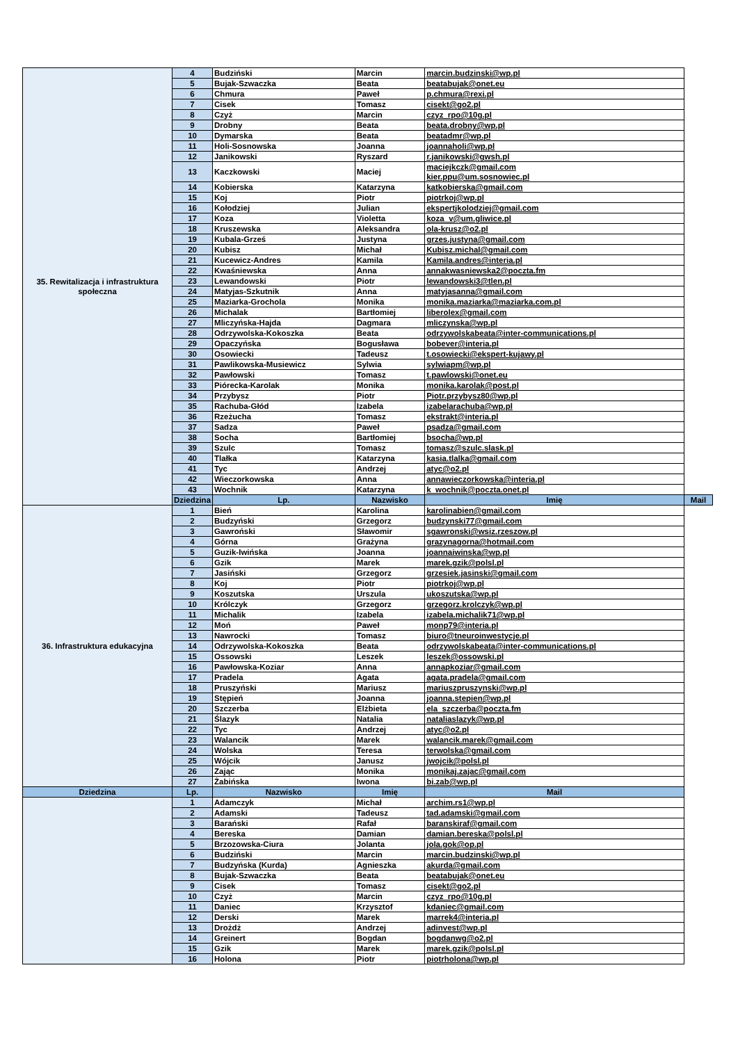| 35. Rewitalizacja i infrastruktura społeczna | 4 | Budziński | Marcin | marcin.budzinski@wp.pl | |
| | 5 | Bujak-Szwaczka | Beata | beatabujak@onet.eu | |
| | 6 | Chmura | Paweł | p.chmura@rexi.pl | |
| | 7 | Cisek | Tomasz | cisekt@go2.pl | |
| | 8 | Czyż | Marcin | czyz_rpo@10g.pl | |
| | 9 | Drobny | Beata | beata.drobny@wp.pl | |
| | 10 | Dymarska | Beata | beatadmr@wp.pl | |
| | 11 | Holi-Sosnowska | Joanna | joannaholi@wp.pl | |
| | 12 | Janikowski | Ryszard | r.janikowski@gwsh.pl | |
| | 13 | Kaczkowski | Maciej | maciejkczk@gmail.com kier.ppu@um.sosnowiec.pl | |
| | 14 | Kobierska | Katarzyna | katkobierska@gmail.com | |
| | 15 | Koj | Piotr | piotrkoj@wp.pl | |
| | 16 | Kołodziej | Julian | ekspertjkolodziej@gmail.com | |
| | 17 | Koza | Violetta | koza_v@um.gliwice.pl | |
| | 18 | Kruszewska | Aleksandra | ola-krusz@o2.pl | |
| | 19 | Kubala-Grześ | Justyna | grzes.justyna@gmail.com | |
| | 20 | Kubisz | Michał | Kubisz.michal@gmail.com | |
| | 21 | Kucewicz-Andres | Kamila | Kamila.andres@interia.pl | |
| | 22 | Kwaśniewska | Anna | annakwasniewska2@poczta.fm | |
| | 23 | Lewandowski | Piotr | lewandowski3@tlen.pl | |
| | 24 | Matyjas-Szkutnik | Anna | matyjasanna@gmail.com | |
| | 25 | Maziarka-Grochola | Monika | monika.maziarka@maziarka.com.pl | |
| | 26 | Michalak | Bartłomiej | liberolex@gmail.com | |
| | 27 | Mliczyńska-Hajda | Dagmara | mliczynska@wp.pl | |
| | 28 | Odrzywolska-Kokoszka | Beata | odrzywolskabeata@inter-communications.pl | |
| | 29 | Opaczyńska | Bogusława | bobever@interia.pl | |
| | 30 | Osowiecki | Tadeusz | t.osowiecki@ekspert-kujawy.pl | |
| | 31 | Pawlikowska-Musiewicz | Sylwia | sylwiapm@wp.pl | |
| | 32 | Pawłowski | Tomasz | t.pawlowski@onet.eu | |
| | 33 | Piórecka-Karolak | Monika | monika.karolak@post.pl | |
| | 34 | Przybysz | Piotr | Piotr.przybysz80@wp.pl | |
| | 35 | Rachuba-Głód | Izabela | izabelarachuba@wp.pl | |
| | 36 | Rzeżucha | Tomasz | ekstrakt@interia.pl | |
| | 37 | Sadza | Paweł | psadza@gmail.com | |
| | 38 | Socha | Bartłomiej | bsocha@wp.pl | |
| | 39 | Szulc | Tomasz | tomasz@szulc.slask.pl | |
| | 40 | Tlałka | Katarzyna | kasia.tlalka@gmail.com | |
| | 41 | Tyc | Andrzej | atyc@o2.pl | |
| | 42 | Wieczorkowska | Anna | annawieczorkowska@interia.pl | |
| | 43 | Wochnik | Katarzyna | k_wochnik@poczta.onet.pl | |
| | Dziedzina | Lp. | Nazwisko | Imię | Mail |
| 36. Infrastruktura edukacyjna | 1 | Bień | Karolina | karolinabien@gmail.com | |
| | 2 | Budzyński | Grzegorz | budzynski77@gmail.com | |
| | 3 | Gawroński | Sławomir | sgawronski@wsiz.rzeszow.pl | |
| | 4 | Górna | Grażyna | grazynagorna@hotmail.com | |
| | 5 | Guzik-Iwińska | Joanna | joannaiwinska@wp.pl | |
| | 6 | Gzik | Marek | marek.gzik@polsl.pl | |
| | 7 | Jasiński | Grzegorz | grzesiek.jasinski@gmail.com | |
| | 8 | Koj | Piotr | piotrkoj@wp.pl | |
| | 9 | Koszutska | Urszula | ukoszutska@wp.pl | |
| | 10 | Królczyk | Grzegorz | grzegorz.krolczyk@wp.pl | |
| | 11 | Michalik | Izabela | izabela.michalik71@wp.pl | |
| | 12 | Moń | Paweł | monp79@interia.pl | |
| | 13 | Nawrocki | Tomasz | biuro@tneuroinwestycje.pl | |
| | 14 | Odrzywolska-Kokoszka | Beata | odrzywolskabeata@inter-communications.pl | |
| | 15 | Ossowski | Leszek | leszek@ossowski.pl | |
| | 16 | Pawłowska-Koziar | Anna | annapkoziar@gmail.com | |
| | 17 | Pradela | Agata | agata.pradela@gmail.com | |
| | 18 | Pruszyński | Mariusz | mariuszpruszynski@wp.pl | |
| | 19 | Stępień | Joanna | joanna.stepien@wp.pl | |
| | 20 | Szczerba | Elżbieta | ela_szczerba@poczta.fm | |
| | 21 | Ślazyk | Natalia | nataliaslazyk@wp.pl | |
| | 22 | Tyc | Andrzej | atyc@o2.pl | |
| | 23 | Walancik | Marek | walancik.marek@gmail.com | |
| | 24 | Wolska | Teresa | terwolska@gmail.com | |
| | 25 | Wójcik | Janusz | jwojcik@polsl.pl | |
| | 26 | Zając | Monika | monikaj.zajac@gmail.com | |
| | 27 | Żabińska | Iwona | bi.zab@wp.pl | |
| Dziedzina | Lp. | Nazwisko | Imię | Mail | |
| | 1 | Adamczyk | Michał | archim.rs1@wp.pl | |
| | 2 | Adamski | Tadeusz | tad.adamski@gmail.com | |
| | 3 | Barański | Rafał | baranskiraf@gmail.com | |
| | 4 | Bereska | Damian | damian.bereska@polsl.pl | |
| | 5 | Brzozowska-Ciura | Jolanta | jola.gok@op.pl | |
| | 6 | Budziński | Marcin | marcin.budzinski@wp.pl | |
| | 7 | Budzyńska (Kurda) | Agnieszka | akurda@gmail.com | |
| | 8 | Bujak-Szwaczka | Beata | beatabujak@onet.eu | |
| | 9 | Cisek | Tomasz | cisekt@go2.pl | |
| | 10 | Czyż | Marcin | czyz_rpo@10g.pl | |
| | 11 | Daniec | Krzysztof | kdaniec@gmail.com | |
| | 12 | Derski | Marek | marrek4@interia.pl | |
| | 13 | Drożdż | Andrzej | adinvest@wp.pl | |
| | 14 | Greinert | Bogdan | bogdanwg@o2.pl | |
| | 15 | Gzik | Marek | marek.gzik@polsl.pl | |
| | 16 | Holona | Piotr | piotrholona@wp.pl | |